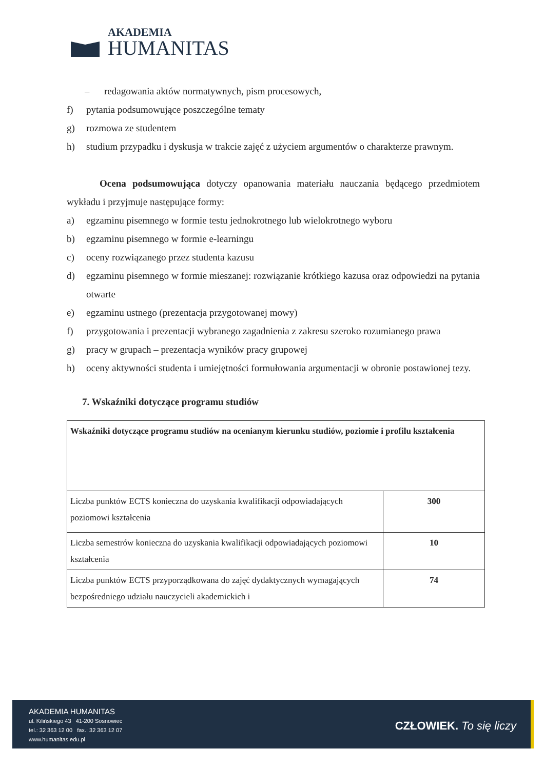AKADEMIA
HUMANITAS
– redagowania aktów normatywnych, pism procesowych,
f) pytania podsumowujące poszczególne tematy
g) rozmowa ze studentem
h) studium przypadku i dyskusja w trakcie zajęć z użyciem argumentów o charakterze prawnym.
Ocena podsumowująca dotyczy opanowania materiału nauczania będącego przedmiotem wykładu i przyjmuje następujące formy:
a) egzaminu pisemnego w formie testu jednokrotnego lub wielokrotnego wyboru
b) egzaminu pisemnego w formie e-learningu
c) oceny rozwiązanego przez studenta kazusu
d) egzaminu pisemnego w formie mieszanej: rozwiązanie krótkiego kazusa oraz odpowiedzi na pytania otwarte
e) egzaminu ustnego (prezentacja przygotowanej mowy)
f) przygotowania i prezentacji wybranego zagadnienia z zakresu szeroko rozumianego prawa
g) pracy w grupach – prezentacja wyników pracy grupowej
h) oceny aktywności studenta i umiejętności formułowania argumentacji w obronie postawionej tezy.
7. Wskaźniki dotyczące programu studiów
| Wskaźniki dotyczące programu studiów na ocenianym kierunku studiów, poziomie i profilu kształcenia | |
| Liczba punktów ECTS konieczna do uzyskania kwalifikacji odpowiadających poziomowi kształcenia | 300 |
| Liczba semestrów konieczna do uzyskania kwalifikacji odpowiadających poziomowi kształcenia | 10 |
| Liczba punktów ECTS przyporządkowana do zajęć dydaktycznych wymagających bezpośredniego udziału nauczycieli akademickich i | 74 |
AKADEMIA HUMANITAS
ul. Kilińskiego 43 41-200 Sosnowiec
tel.: 32 363 12 00 fax.: 32 363 12 07
www.humanitas.edu.pl
CZŁOWIEK. To się liczy